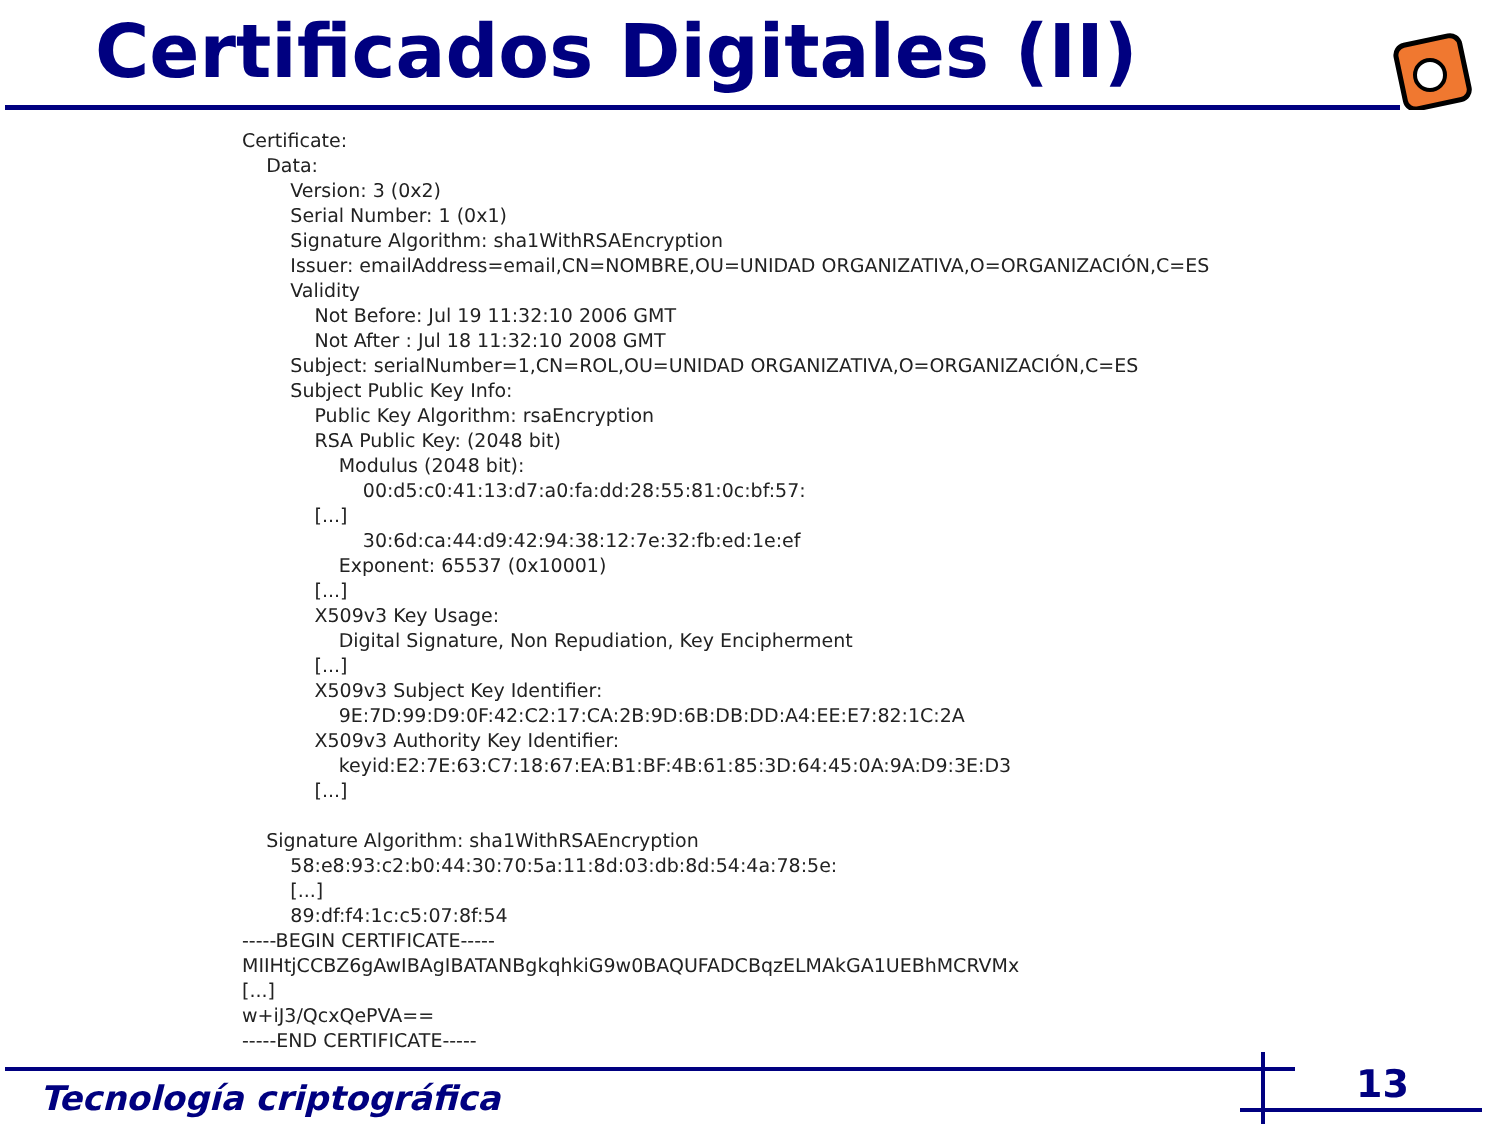Certificados Digitales (II)
Certificate:
    Data:
        Version: 3 (0x2)
        Serial Number: 1 (0x1)
        Signature Algorithm: sha1WithRSAEncryption
        Issuer: emailAddress=email,CN=NOMBRE,OU=UNIDAD ORGANIZATIVA,O=ORGANIZACIÓN,C=ES
        Validity
            Not Before: Jul 19 11:32:10 2006 GMT
            Not After : Jul 18 11:32:10 2008 GMT
        Subject: serialNumber=1,CN=ROL,OU=UNIDAD ORGANIZATIVA,O=ORGANIZACIÓN,C=ES
        Subject Public Key Info:
            Public Key Algorithm: rsaEncryption
            RSA Public Key: (2048 bit)
                Modulus (2048 bit):
                    00:d5:c0:41:13:d7:a0:fa:dd:28:55:81:0c:bf:57:
            [...]
                    30:6d:ca:44:d9:42:94:38:12:7e:32:fb:ed:1e:ef
                Exponent: 65537 (0x10001)
            [...]
            X509v3 Key Usage:
                Digital Signature, Non Repudiation, Key Encipherment
            [...]
            X509v3 Subject Key Identifier:
                9E:7D:99:D9:0F:42:C2:17:CA:2B:9D:6B:DB:DD:A4:EE:E7:82:1C:2A
            X509v3 Authority Key Identifier:
                keyid:E2:7E:63:C7:18:67:EA:B1:BF:4B:61:85:3D:64:45:0A:9A:D9:3E:D3
            [...]

    Signature Algorithm: sha1WithRSAEncryption
        58:e8:93:c2:b0:44:30:70:5a:11:8d:03:db:8d:54:4a:78:5e:
        [...]
        89:df:f4:1c:c5:07:8f:54
-----BEGIN CERTIFICATE-----
MIIHtjCCBZ6gAwIBAgIBATANBgkqhkiG9w0BAQUFADCBqzELMAkGA1UEBhMCRVMx
[...]
w+iJ3/QcxQePVA==
-----END CERTIFICATE-----
Tecnología criptográfica 13